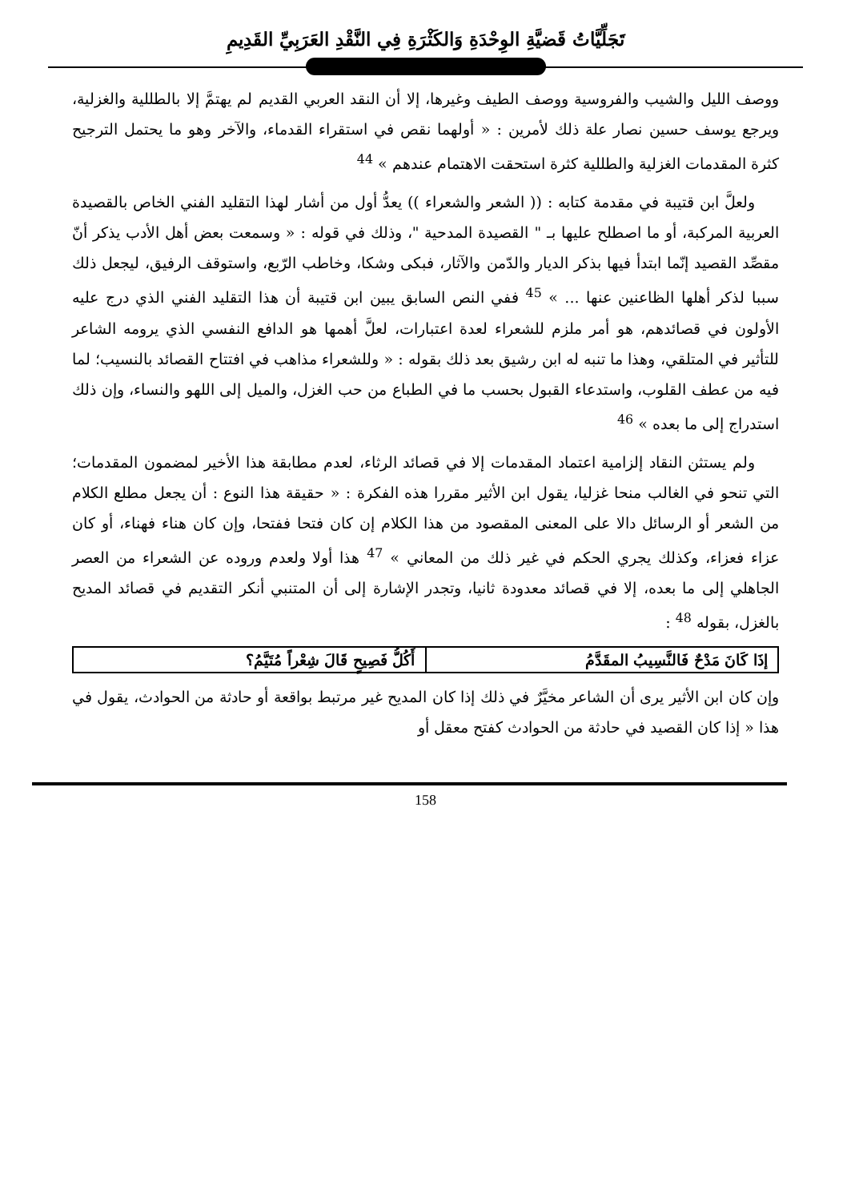تَجَلِّيَّاتُ قَضيَّةِ الوِحْدَةِ وَالكَثْرَةِ فِي النَّقْدِ العَرَبِيِّ القَدِيمِ
ووصف الليل والشيب والفروسية ووصف الطيف وغيرها، إلا أن النقد العربي القديم لم يهتمَّ إلا بالطللية والغزلية، ويرجع يوسف حسين نصار علة ذلك لأمرين : « أولهما نقص في استقراء القدماء، والآخر وهو ما يحتمل الترجيح كثرة المقدمات الغزلية والطللية كثرة استحقت الاهتمام عندهم » <sup>44</sup>
ولعلَّ ابن قتيبة في مقدمة كتابه : (( الشعر والشعراء )) يعدُّ أول من أشار لهذا التقليد الفني الخاص بالقصيدة العربية المركبة، أو ما اصطلح عليها بـ " القصيدة المدحية "، وذلك في قوله : « وسمعت بعض أهل الأدب يذكر أنّ مقصِّد القصيد إنّما ابتدأ فيها بذكر الديار والدّمن والآثار، فبكى وشكا، وخاطب الرّبع، واستوقف الرفيق، ليجعل ذلك سببا لذكر أهلها الظاعنين عنها ... » <sup>45</sup> ففي النص السابق يبين ابن قتيبة أن هذا التقليد الفني الذي درج عليه الأولون في قصائدهم، هو أمر ملزم للشعراء لعدة اعتبارات، لعلَّ أهمها هو الدافع النفسي الذي يرومه الشاعر للتأثير في المتلقي، وهذا ما تنبه له ابن رشيق بعد ذلك بقوله : « وللشعراء مذاهب في افتتاح القصائد بالنسيب؛ لما فيه من عطف القلوب، واستدعاء القبول بحسب ما في الطباع من حب الغزل، والميل إلى اللهو والنساء، وإن ذلك استدراج إلى ما بعده » <sup>46</sup>
ولم يستثن النقاد إلزامية اعتماد المقدمات إلا في قصائد الرثاء، لعدم مطابقة هذا الأخير لمضمون المقدمات؛ التي تنحو في الغالب منحا غزليا، يقول ابن الأثير مقررا هذه الفكرة : « حقيقة هذا النوع : أن يجعل مطلع الكلام من الشعر أو الرسائل دالا على المعنى المقصود من هذا الكلام إن كان فتحا ففتحا، وإن كان هناء فهناء، أو كان عزاء فعزاء، وكذلك يجري الحكم في غير ذلك من المعاني » <sup>47</sup> هذا أولا ولعدم وروده عن الشعراء من العصر الجاهلي إلى ما بعده، إلا في قصائد معدودة ثانيا، وتجدر الإشارة إلى أن المتنبي أنكر التقديم في قصائد المديح بالغزل، بقوله <sup>48</sup> :
| إذَا كَانَ مَدْحٌ فَالنَّسِيبُ المقَدَّمُ | أَكُلُّ فَصِيحٍ قَالَ شِعْراً مُتَيَّمُ؟ |
وإن كان ابن الأثير يرى أن الشاعر مخيَّرٌ في ذلك إذا كان المديح غير مرتبط بواقعة أو حادثة من الحوادث، يقول في هذا « إذا كان القصيد في حادثة من الحوادث كفتح معقل أو
158